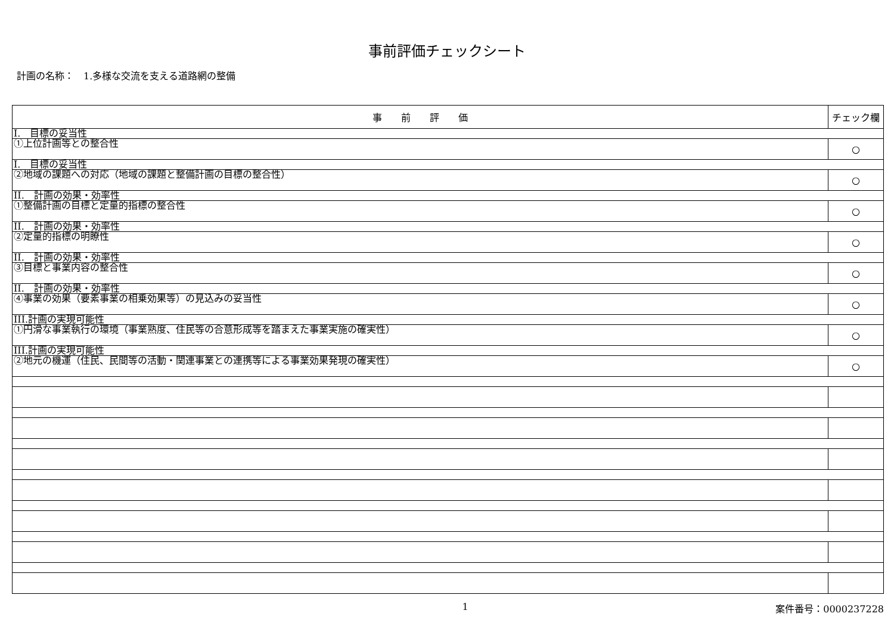事前評価チェックシート
計画の名称：　1.多様な交流を支える道路網の整備
| 事 前 評 価 | チェック欄 |
| --- | --- |
| I. 目標の妥当性 | |
| ①上位計画等との整合性 | ○ |
| I. 目標の妥当性 | |
| ②地域の課題への対応（地域の課題と整備計画の目標の整合性） | ○ |
| II. 計画の効果・効率性 | |
| ①整備計画の目標と定量的指標の整合性 | ○ |
| II. 計画の効果・効率性 | |
| ②定量的指標の明瞭性 | ○ |
| II. 計画の効果・効率性 | |
| ③目標と事業内容の整合性 | ○ |
| II. 計画の効果・効率性 | |
| ④事業の効果（要素事業の相乗効果等）の見込みの妥当性 | ○ |
| III.計画の実現可能性 | |
| ①円滑な事業執行の環境（事業熟度、住民等の合意形成等を踏まえた事業実施の確実性） | ○ |
| III.計画の実現可能性 | |
| ②地元の機運（住民、民間等の活動・関連事業との連携等による事業効果発現の確実性） | ○ |
1 案件番号：0000237228